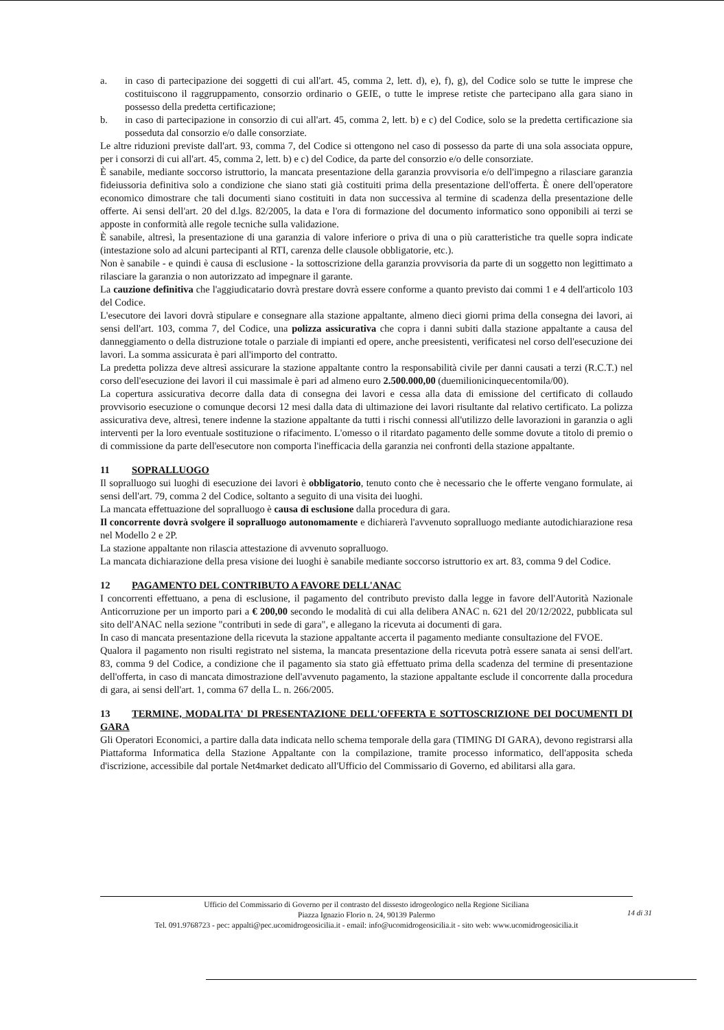a. in caso di partecipazione dei soggetti di cui all'art. 45, comma 2, lett. d), e), f), g), del Codice solo se tutte le imprese che costituiscono il raggruppamento, consorzio ordinario o GEIE, o tutte le imprese retiste che partecipano alla gara siano in possesso della predetta certificazione;
b. in caso di partecipazione in consorzio di cui all'art. 45, comma 2, lett. b) e c) del Codice, solo se la predetta certificazione sia posseduta dal consorzio e/o dalle consorziate.
Le altre riduzioni previste dall'art. 93, comma 7, del Codice si ottengono nel caso di possesso da parte di una sola associata oppure, per i consorzi di cui all'art. 45, comma 2, lett. b) e c) del Codice, da parte del consorzio e/o delle consorziate.
È sanabile, mediante soccorso istruttorio, la mancata presentazione della garanzia provvisoria e/o dell'impegno a rilasciare garanzia fideiussoria definitiva solo a condizione che siano stati già costituiti prima della presentazione dell'offerta. È onere dell'operatore economico dimostrare che tali documenti siano costituiti in data non successiva al termine di scadenza della presentazione delle offerte. Ai sensi dell'art. 20 del d.lgs. 82/2005, la data e l'ora di formazione del documento informatico sono opponibili ai terzi se apposte in conformità alle regole tecniche sulla validazione.
È sanabile, altresì, la presentazione di una garanzia di valore inferiore o priva di una o più caratteristiche tra quelle sopra indicate (intestazione solo ad alcuni partecipanti al RTI, carenza delle clausole obbligatorie, etc.).
Non è sanabile - e quindi è causa di esclusione - la sottoscrizione della garanzia provvisoria da parte di un soggetto non legittimato a rilasciare la garanzia o non autorizzato ad impegnare il garante.
La cauzione definitiva che l'aggiudicatario dovrà prestare dovrà essere conforme a quanto previsto dai commi 1 e 4 dell'articolo 103 del Codice.
L'esecutore dei lavori dovrà stipulare e consegnare alla stazione appaltante, almeno dieci giorni prima della consegna dei lavori, ai sensi dell'art. 103, comma 7, del Codice, una polizza assicurativa che copra i danni subiti dalla stazione appaltante a causa del danneggiamento o della distruzione totale o parziale di impianti ed opere, anche preesistenti, verificatesi nel corso dell'esecuzione dei lavori. La somma assicurata è pari all'importo del contratto.
La predetta polizza deve altresì assicurare la stazione appaltante contro la responsabilità civile per danni causati a terzi (R.C.T.) nel corso dell'esecuzione dei lavori il cui massimale è pari ad almeno euro 2.500.000,00 (duemilionicinquecentomila/00).
La copertura assicurativa decorre dalla data di consegna dei lavori e cessa alla data di emissione del certificato di collaudo provvisorio esecuzione o comunque decorsi 12 mesi dalla data di ultimazione dei lavori risultante dal relativo certificato. La polizza assicurativa deve, altresì, tenere indenne la stazione appaltante da tutti i rischi connessi all'utilizzo delle lavorazioni in garanzia o agli interventi per la loro eventuale sostituzione o rifacimento. L'omesso o il ritardato pagamento delle somme dovute a titolo di premio o di commissione da parte dell'esecutore non comporta l'inefficacia della garanzia nei confronti della stazione appaltante.
11 SOPRALLUOGO
Il sopralluogo sui luoghi di esecuzione dei lavori è obbligatorio, tenuto conto che è necessario che le offerte vengano formulate, ai sensi dell'art. 79, comma 2 del Codice, soltanto a seguito di una visita dei luoghi.
La mancata effettuazione del sopralluogo è causa di esclusione dalla procedura di gara.
Il concorrente dovrà svolgere il sopralluogo autonomamente e dichiarerà l'avvenuto sopralluogo mediante autodichiarazione resa nel Modello 2 e 2P.
La stazione appaltante non rilascia attestazione di avvenuto sopralluogo.
La mancata dichiarazione della presa visione dei luoghi è sanabile mediante soccorso istruttorio ex art. 83, comma 9 del Codice.
12 PAGAMENTO DEL CONTRIBUTO A FAVORE DELL'ANAC
I concorrenti effettuano, a pena di esclusione, il pagamento del contributo previsto dalla legge in favore dell'Autorità Nazionale Anticorruzione per un importo pari a € 200,00 secondo le modalità di cui alla delibera ANAC n. 621 del 20/12/2022, pubblicata sul sito dell'ANAC nella sezione "contributi in sede di gara", e allegano la ricevuta ai documenti di gara.
In caso di mancata presentazione della ricevuta la stazione appaltante accerta il pagamento mediante consultazione del FVOE.
Qualora il pagamento non risulti registrato nel sistema, la mancata presentazione della ricevuta potrà essere sanata ai sensi dell'art. 83, comma 9 del Codice, a condizione che il pagamento sia stato già effettuato prima della scadenza del termine di presentazione dell'offerta, in caso di mancata dimostrazione dell'avvenuto pagamento, la stazione appaltante esclude il concorrente dalla procedura di gara, ai sensi dell'art. 1, comma 67 della L. n. 266/2005.
13 TERMINE, MODALITA' DI PRESENTAZIONE DELL'OFFERTA E SOTTOSCRIZIONE DEI DOCUMENTI DI GARA
Gli Operatori Economici, a partire dalla data indicata nello schema temporale della gara (TIMING DI GARA), devono registrarsi alla Piattaforma Informatica della Stazione Appaltante con la compilazione, tramite processo informatico, dell'apposita scheda d'iscrizione, accessibile dal portale Net4market dedicato all'Ufficio del Commissario di Governo, ed abilitarsi alla gara.
Ufficio del Commissario di Governo per il contrasto del dissesto idrogeologico nella Regione Siciliana
Piazza Ignazio Florio n. 24, 90139 Palermo
Tel. 091.9768723 - pec: appalti@pec.ucomidrogeosicilia.it - email: info@ucomidrogeosicilia.it - sito web: www.ucomidrogeosicilia.it
14 di 31